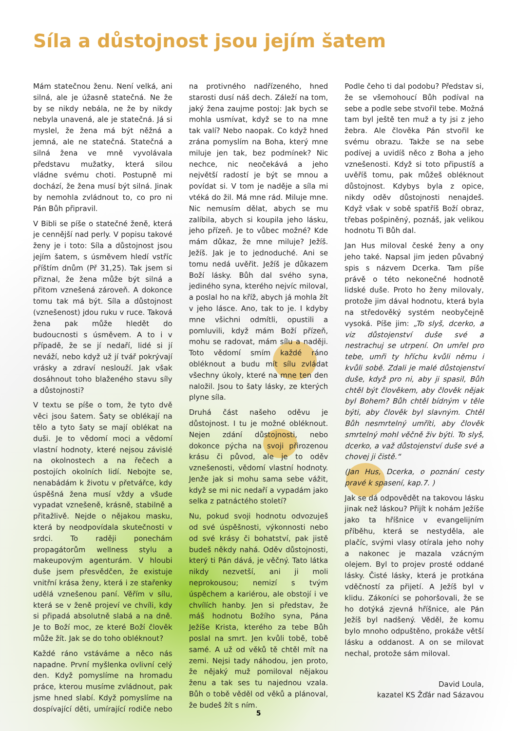Síla a důstojnost jsou jejím šatem
Mám statečnou ženu. Není velká, ani silná, ale je úžasně statečná. Ne že by se nikdy nebála, ne že by nikdy nebyla unavená, ale je statečná. Já si myslel, že žena má být něžná a jemná, ale ne statečná. Statečná a silná žena ve mně vyvolávala představu mužatky, která silou vládne svému choti. Postupně mi dochází, že žena musí být silná. Jinak by nemohla zvládnout to, co pro ni Pán Bůh připravil.
V Bibli se píše o statečné ženě, která je cennější nad perly. V popisu takové ženy je i toto: Síla a důstojnost jsou jejím šatem, s úsměvem hledí vstříc příštím dnům (Př 31,25). Tak jsem si přiznal, že žena může být silná a přitom vznešená zároveň. A dokonce tomu tak má být. Síla a důstojnost (vznešenost) jdou ruku v ruce. Taková žena pak může hledět do budoucnosti s úsměvem. A to i v případě, že se jí nedaří, lidé si jí neváží, nebo když už jí tvář pokrývají vrásky a zdraví neslouží. Jak však dosáhnout toho blaženého stavu síly a důstojnosti?
V textu se píše o tom, že tyto dvě věci jsou šatem. Šaty se oblékají na tělo a tyto šaty se mají oblékat na duši. Je to vědomí moci a vědomí vlastní hodnoty, které nejsou závislé na okolnostech a na řečech a postojích okolních lidí. Nebojte se, nenabádám k životu v přetvářce, kdy úspěšná žena musí vždy a všude vypadat vznešeně, krásně, stabilně a přitažlivě. Nejde o nějakou masku, která by neodpovídala skutečnosti v srdci. To raději ponechám propagátorům wellness stylu a makeupovým agenturám. V hloubi duše jsem přesvědčen, že existuje vnitřní krása ženy, která i ze stařenky udělá vznešenou paní. Věřím v sílu, která se v ženě projeví ve chvíli, kdy si připadá absolutně slabá a na dně. Je to Boží moc, ze které Boží člověk může žít. Jak se do toho obléknout?
Každé ráno vstáváme a něco nás napadne. První myšlenka ovlivní celý den. Když pomyslíme na hromadu práce, kterou musíme zvládnout, pak jsme hned slabí. Když pomyslíme na dospívající děti, umírající rodiče nebo na protivného nadřízeného, hned starosti dusí náš dech. Záleží na tom, jaký žena zaujme postoj: Jak bych se mohla usmívat, když se to na mne tak valí? Nebo naopak. Co když hned zrána pomyslím na Boha, který mne miluje jen tak, bez podmínek? Nic nechce, nic neočekává a jeho největší radostí je být se mnou a povídat si. V tom je naděje a síla mi vtéká do žil. Má mne rád. Miluje mne. Nic nemusím dělat, abych se mu zalíbila, abych si koupila jeho lásku, jeho přízeň. Je to vůbec možné? Kde mám důkaz, že mne miluje? Ježíš. Ježíš. Jak je to jednoduché. Ani se tomu nedá uvěřit. Ježíš je důkazem Boží lásky. Bůh dal svého syna, jediného syna, kterého nejvíc miloval, a poslal ho na kříž, abych já mohla žít v jeho lásce. Ano, tak to je. I kdyby mne všichni odmítli, opustili a pomluvili, když mám Boží přízeň, mohu se radovat, mám sílu a naději. Toto vědomí smím každé ráno obléknout a budu mít sílu zvládat všechny úkoly, které na mne ten den naložil. Jsou to šaty lásky, ze kterých plyne síla.
Druhá část našeho oděvu je důstojnost. I tu je možné obléknout. Nejen zdání důstojnosti, nebo dokonce pýcha na svoji přirozenou krásu či původ, ale je to oděv vznešenosti, vědomí vlastní hodnoty. Jenže jak si mohu sama sebe vážit, když se mi nic nedaří a vypadám jako selka z patnáctého století?
Nu, pokud svoji hodnotu odvozuješ od své úspěšnosti, výkonnosti nebo od své krásy či bohatství, pak jistě budeš někdy nahá. Oděv důstojnosti, který ti Pán dává, je věčný. Tato látka nikdy nezvetší, ani ji moli neprokousou; nemizí s tvým úspěchem a kariérou, ale obstojí i ve chvílích hanby. Jen si představ, že máš hodnotu Božího syna, Pána Ježíše Krista, kterého za tebe Bůh poslal na smrt. Jen kvůli tobě, tobě samé. A už od věků tě chtěl mít na zemi. Nejsi tady náhodou, jen proto, že nějaký muž pomiloval nějakou ženu a tak ses tu najednou vzala. Bůh o tobě věděl od věků a plánoval, že budeš žít s ním.
Podle čeho ti dal podobu? Představ si, že se všemohoucí Bůh podíval na sebe a podle sebe stvořil tebe. Možná tam byl ještě ten muž a ty jsi z jeho žebra. Ale člověka Pán stvořil ke svému obrazu. Takže se na sebe podívej a uvidíš něco z Boha a jeho vznešenosti. Když si toto připustíš a uvěříš tomu, pak můžeš obléknout důstojnost. Kdybys byla z opice, nikdy oděv důstojnosti nenajdeš. Když však v sobě spatříš Boží obraz, třebas pošpiněný, poznáš, jak velikou hodnotu Ti Bůh dal.
Jan Hus miloval české ženy a ony jeho také. Napsal jim jeden půvabný spis s názvem Dcerka. Tam píše právě o této nekonečné hodnotě lidské duše. Proto ho ženy milovaly, protože jim dával hodnotu, která byla na středověký systém neobyčejně vysoká. Píše jim: „To slyš, dcerko, a viz důstojenství duše své a nestrachuj se utrpení. On umřel pro tebe, umři ty hříchu kvůli němu i kvůli sobě. Zdali je malé důstojenství duše, když pro ni, aby ji spasil, Bůh chtěl být člověkem, aby člověk nějak byl Bohem? Bůh chtěl bídným v těle býti, aby člověk byl slavným. Chtěl Bůh nesmrtelný umříti, aby člověk smrtelný mohl věčně živ býti. To slyš, dcerko, a važ důstojenství duše své a chovej ji čistě.“
(Jan Hus, Dcerka, o poznání cesty pravé k spasení, kap.7. )
Jak se dá odpovědět na takovou lásku jinak než láskou? Přijít k nohám Ježíše jako ta hříšnice v evangelijním příběhu, která se nestyděla, ale plačíc, svými vlasy otírala jeho nohy a nakonec je mazala vzácným olejem. Byl to projev prosté oddané lásky. Čisté lásky, která je protkána vděčností za přijetí. A Ježíš byl v klidu. Zákoníci se pohoršovali, že se ho dotýká zjevná hříšnice, ale Pán Ježíš byl nadšený. Věděl, že komu bylo mnoho odpuštěno, prokáže větší lásku a oddanost. A on se milovat nechal, protože sám miloval.
David Loula,
kazatel KS Žďár nad Sázavou
5